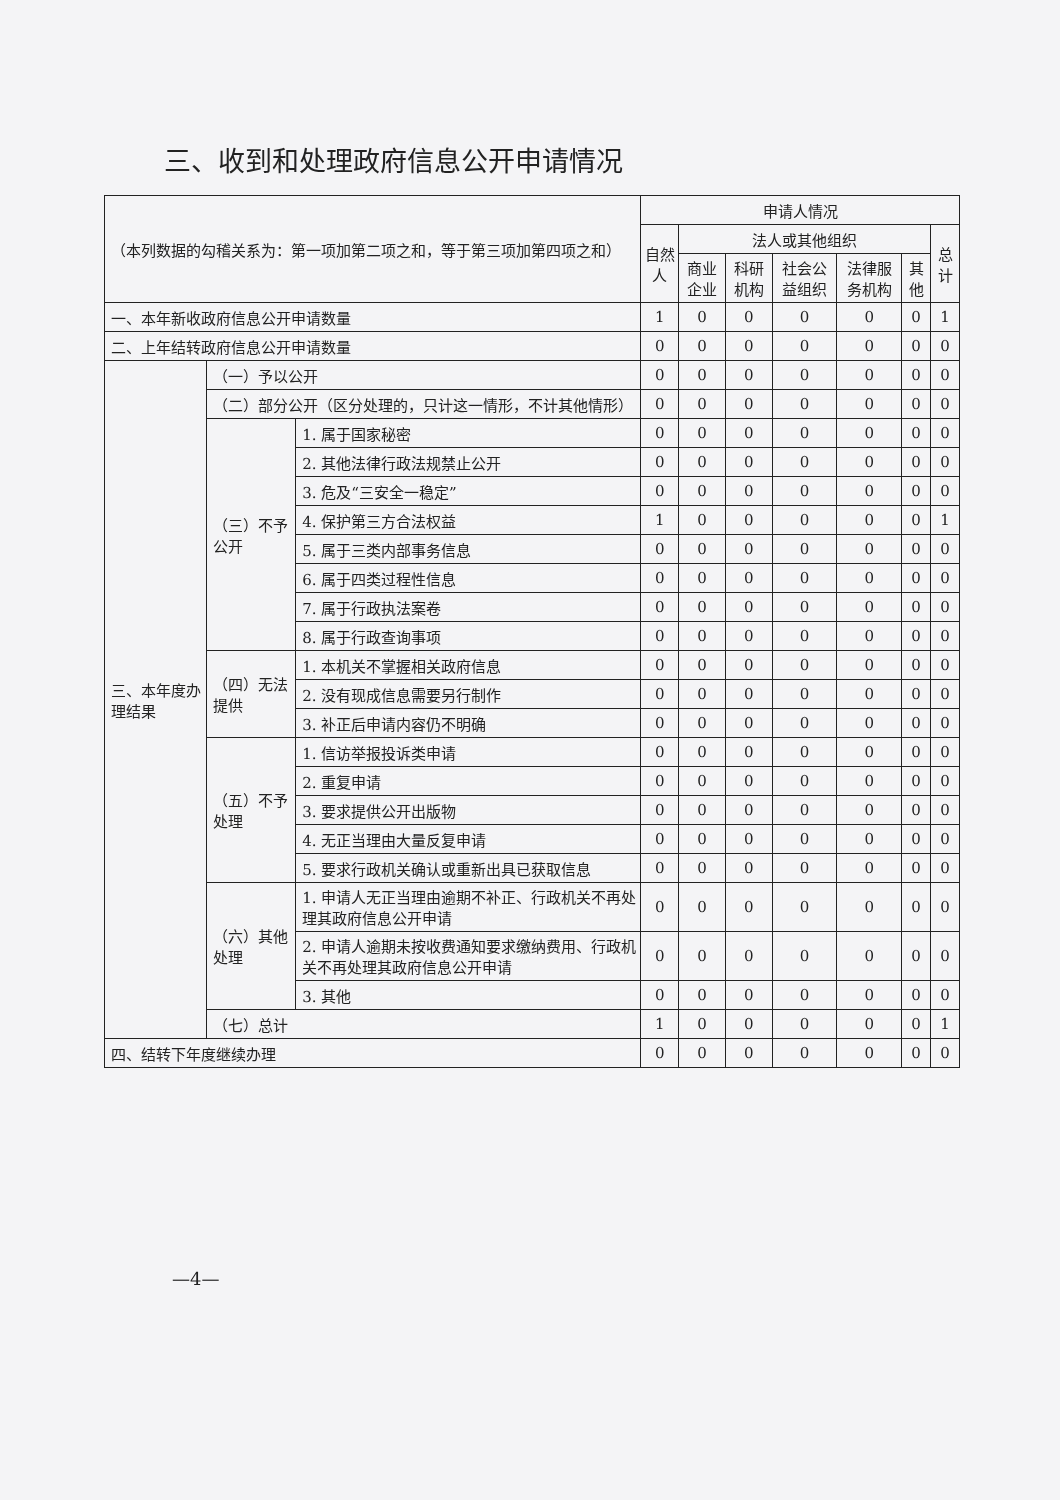三、收到和处理政府信息公开申请情况
| （本列数据的勾稽关系为：第一项加第二项之和，等于第三项加第四项之和） | | | 申请人情况 | | | | | | |
| --- | --- | --- | --- | --- | --- | --- | --- | --- | --- |
| | | | 自然人 | 法人或其他组织 | | | | | 总计 |
| | | | | 商业企业 | 科研机构 | 社会公益组织 | 法律服务机构 | 其他 | |
| 一、本年新收政府信息公开申请数量 | | | 1 | 0 | 0 | 0 | 0 | 0 | 1 |
| 二、上年结转政府信息公开申请数量 | | | 0 | 0 | 0 | 0 | 0 | 0 | 0 |
| 三、本年度办理结果 | （一）予以公开 | | 0 | 0 | 0 | 0 | 0 | 0 | 0 |
| | （二）部分公开（区分处理的，只计这一情形，不计其他情形） | | 0 | 0 | 0 | 0 | 0 | 0 | 0 |
| | （三）不予公开 | 1. 属于国家秘密 | 0 | 0 | 0 | 0 | 0 | 0 | 0 |
| | | 2. 其他法律行政法规禁止公开 | 0 | 0 | 0 | 0 | 0 | 0 | 0 |
| | | 3. 危及“三安全一稳定” | 0 | 0 | 0 | 0 | 0 | 0 | 0 |
| | | 4. 保护第三方合法权益 | 1 | 0 | 0 | 0 | 0 | 0 | 1 |
| | | 5. 属于三类内部事务信息 | 0 | 0 | 0 | 0 | 0 | 0 | 0 |
| | | 6. 属于四类过程性信息 | 0 | 0 | 0 | 0 | 0 | 0 | 0 |
| | | 7. 属于行政执法案卷 | 0 | 0 | 0 | 0 | 0 | 0 | 0 |
| | | 8. 属于行政查询事项 | 0 | 0 | 0 | 0 | 0 | 0 | 0 |
| | （四）无法提供 | 1. 本机关不掌握相关政府信息 | 0 | 0 | 0 | 0 | 0 | 0 | 0 |
| | | 2. 没有现成信息需要另行制作 | 0 | 0 | 0 | 0 | 0 | 0 | 0 |
| | | 3. 补正后申请内容仍不明确 | 0 | 0 | 0 | 0 | 0 | 0 | 0 |
| | （五）不予处理 | 1. 信访举报投诉类申请 | 0 | 0 | 0 | 0 | 0 | 0 | 0 |
| | | 2. 重复申请 | 0 | 0 | 0 | 0 | 0 | 0 | 0 |
| | | 3. 要求提供公开出版物 | 0 | 0 | 0 | 0 | 0 | 0 | 0 |
| | | 4. 无正当理由大量反复申请 | 0 | 0 | 0 | 0 | 0 | 0 | 0 |
| | | 5. 要求行政机关确认或重新出具已获取信息 | 0 | 0 | 0 | 0 | 0 | 0 | 0 |
| | （六）其他处理 | 1. 申请人无正当理由逾期不补正、行政机关不再处理其政府信息公开申请 | 0 | 0 | 0 | 0 | 0 | 0 | 0 |
| | | 2. 申请人逾期未按收费通知要求缴纳费用、行政机关不再处理其政府信息公开申请 | 0 | 0 | 0 | 0 | 0 | 0 | 0 |
| | | 3. 其他 | 0 | 0 | 0 | 0 | 0 | 0 | 0 |
| | （七）总计 | | 1 | 0 | 0 | 0 | 0 | 0 | 1 |
| 四、结转下年度继续办理 | | | 0 | 0 | 0 | 0 | 0 | 0 | 0 |
—4—